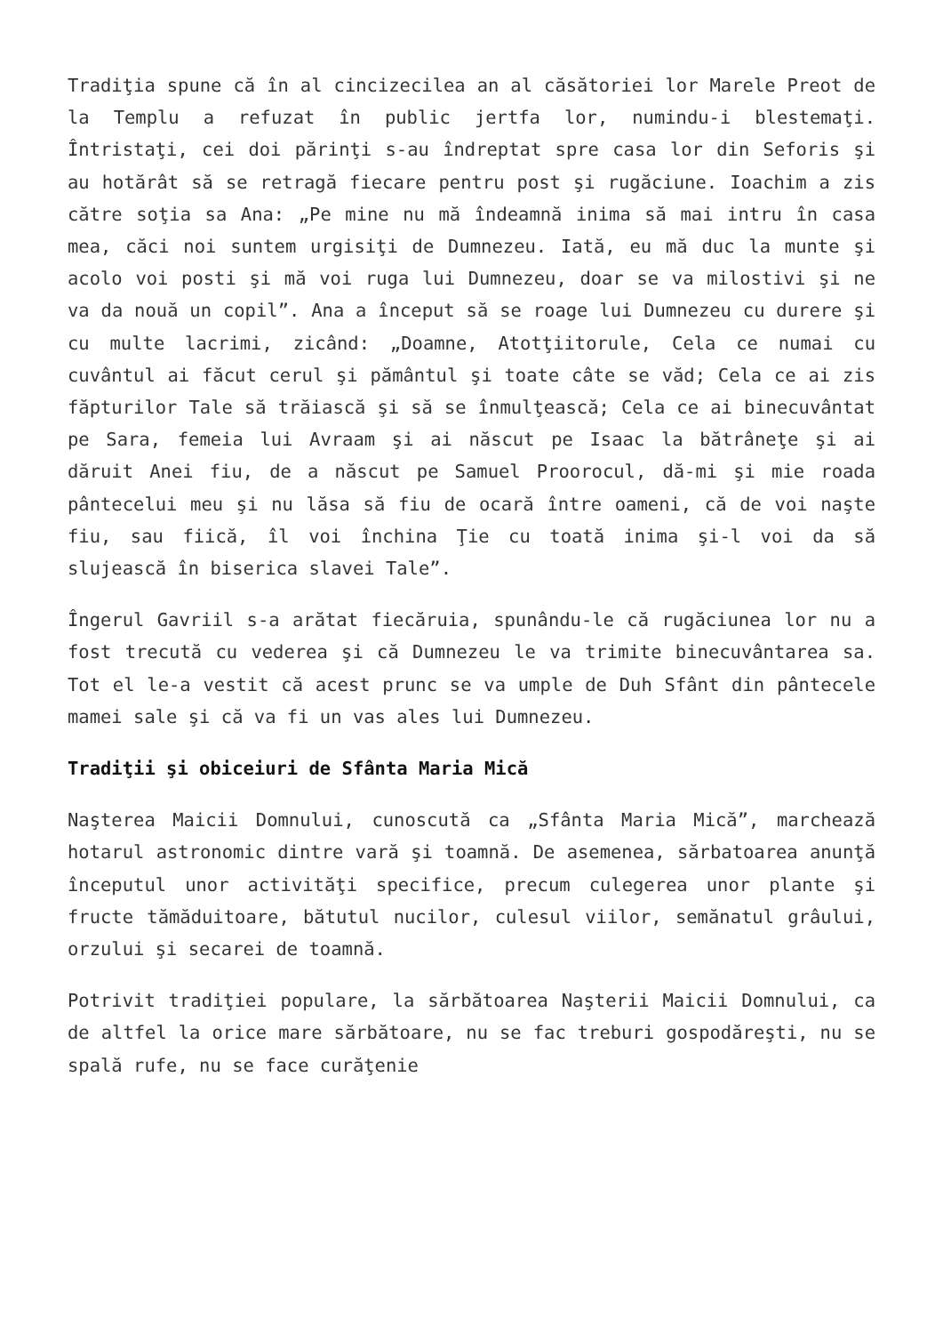Tradiţia spune că în al cincizecilea an al căsătoriei lor Marele Preot de la Templu a refuzat în public jertfa lor, numindu-i blestemaţi. Întristaţi, cei doi părinţi s-au îndreptat spre casa lor din Seforis şi au hotărât să se retragă fiecare pentru post şi rugăciune. Ioachim a zis către soţia sa Ana: „Pe mine nu mă îndeamnă inima să mai intru în casa mea, căci noi suntem urgisiţi de Dumnezeu. Iată, eu mă duc la munte şi acolo voi posti şi mă voi ruga lui Dumnezeu, doar se va milostivi şi ne va da nouă un copil”. Ana a început să se roage lui Dumnezeu cu durere şi cu multe lacrimi, zicând: „Doamne, Atotţiitorule, Cela ce numai cu cuvântul ai făcut cerul şi pământul şi toate câte se văd; Cela ce ai zis făpturilor Tale să trăiască şi să se înmulţească; Cela ce ai binecuvântat pe Sara, femeia lui Avraam şi ai născut pe Isaac la bătrâneţe şi ai dăruit Anei fiu, de a născut pe Samuel Proorocul, dă-mi şi mie roada pântecelui meu şi nu lăsa să fiu de ocară între oameni, că de voi naşte fiu, sau fiică, îl voi închina Ţie cu toată inima şi-l voi da să slujească în biserica slavei Tale”.
Îngerul Gavriil s-a arătat fiecăruia, spunându-le că rugăciunea lor nu a fost trecută cu vederea şi că Dumnezeu le va trimite binecuvântarea sa. Tot el le-a vestit că acest prunc se va umple de Duh Sfânt din pântecele mamei sale şi că va fi un vas ales lui Dumnezeu.
Tradiţii şi obiceiuri de Sfânta Maria Mică
Naşterea Maicii Domnului, cunoscută ca „Sfânta Maria Mică”, marchează hotarul astronomic dintre vară şi toamnă. De asemenea, sărbatoarea anunţă începutul unor activităţi specifice, precum culegerea unor plante şi fructe tămăduitoare, bătutul nucilor, culesul viilor, semănatul grâului, orzului şi secarei de toamnă.
Potrivit tradiţiei populare, la sărbătoarea Naşterii Maicii Domnului, ca de altfel la orice mare sărbătoare, nu se fac treburi gospodăreşti, nu se spală rufe, nu se face curăţenie